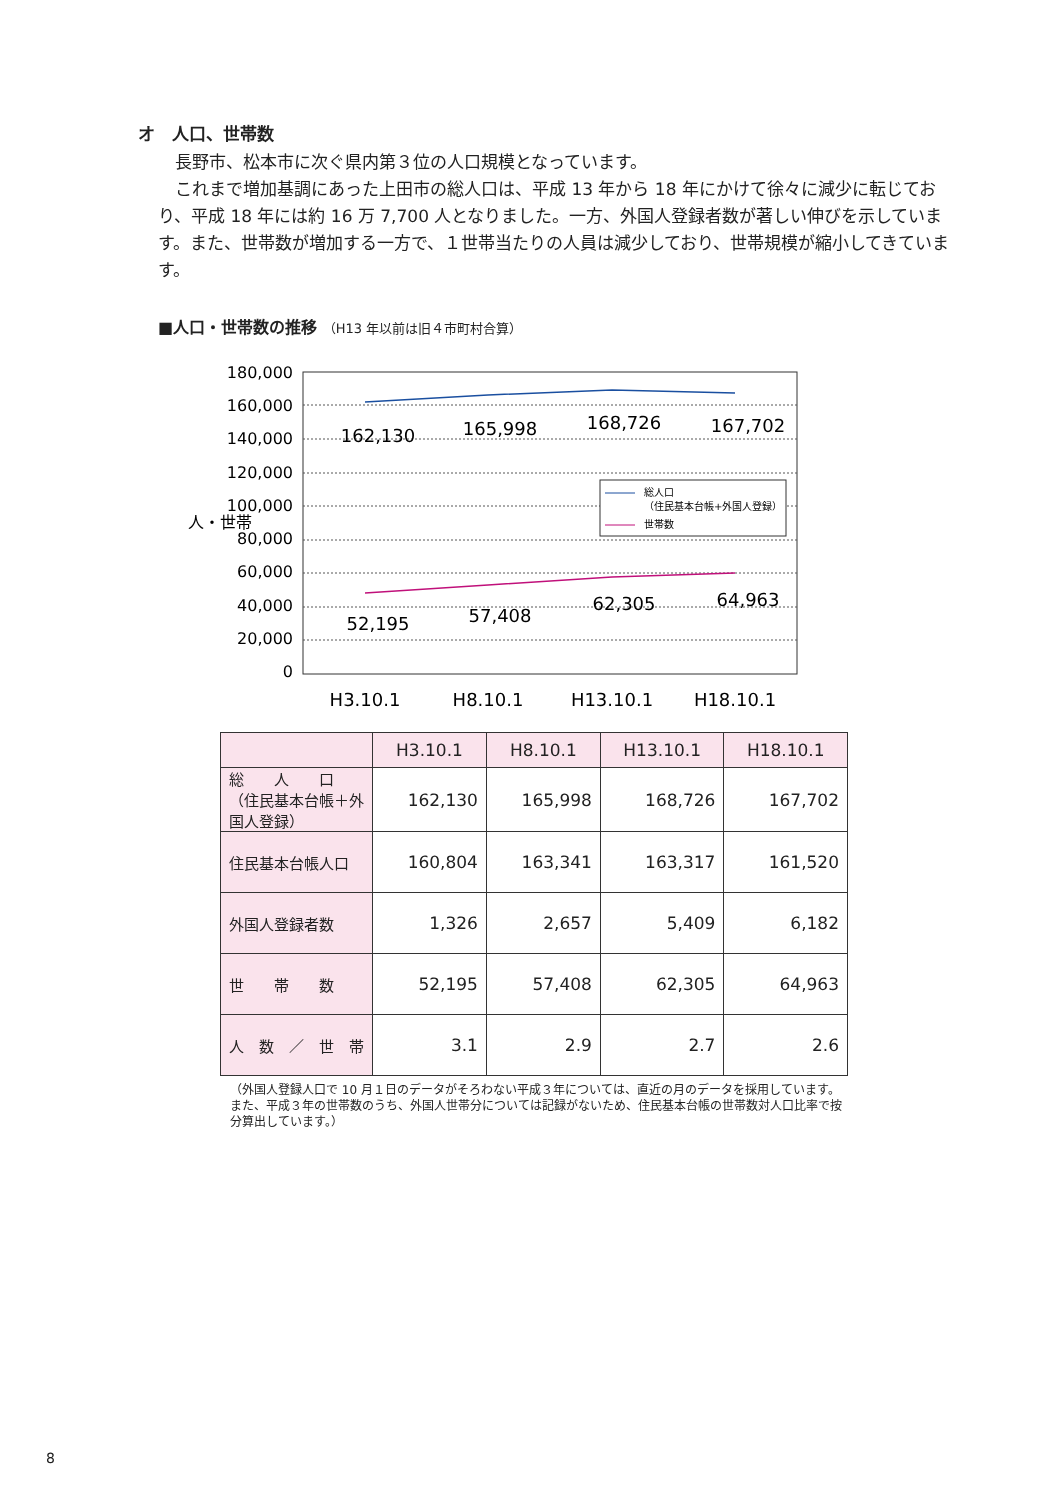オ　人口、世帯数
　長野市、松本市に次ぐ県内第３位の人口規模となっています。
　これまで増加基調にあった上田市の総人口は、平成 13 年から 18 年にかけて徐々に減少に転じており、平成 18 年には約 16 万 7,700 人となりました。一方、外国人登録者数が著しい伸びを示しています。また、世帯数が増加する一方で、１世帯当たりの人員は減少しており、世帯規模が縮小してきています。
■人口・世帯数の推移 （H13 年以前は旧４市町村合算）
人・世帯
180,000
160,000
140,000
120,000
100,000
80,000
60,000
40,000
20,000
0
162,130
165,998
168,726
167,702
52,195
57,408
62,305
64,963
H3.10.1
H8.10.1
H13.10.1
H18.10.1
総人口
（住民基本台帳+外国人登録）
世帯数
| | H3.10.1 | H8.10.1 | H13.10.1 | H18.10.1 |
| --- | --- | --- | --- | --- |
| 総 人 口 （住民基本台帳＋外国人登録） | 162,130 | 165,998 | 168,726 | 167,702 |
| 住民基本台帳人口 | 160,804 | 163,341 | 163,317 | 161,520 |
| 外国人登録者数 | 1,326 | 2,657 | 5,409 | 6,182 |
| 世 帯 数 | 52,195 | 57,408 | 62,305 | 64,963 |
| 人 数 ／ 世 帯 | 3.1 | 2.9 | 2.7 | 2.6 |
（外国人登録人口で 10 月１日のデータがそろわない平成３年については、直近の月のデータを採用しています。また、平成３年の世帯数のうち、外国人世帯分については記録がないため、住民基本台帳の世帯数対人口比率で按分算出しています。）
8